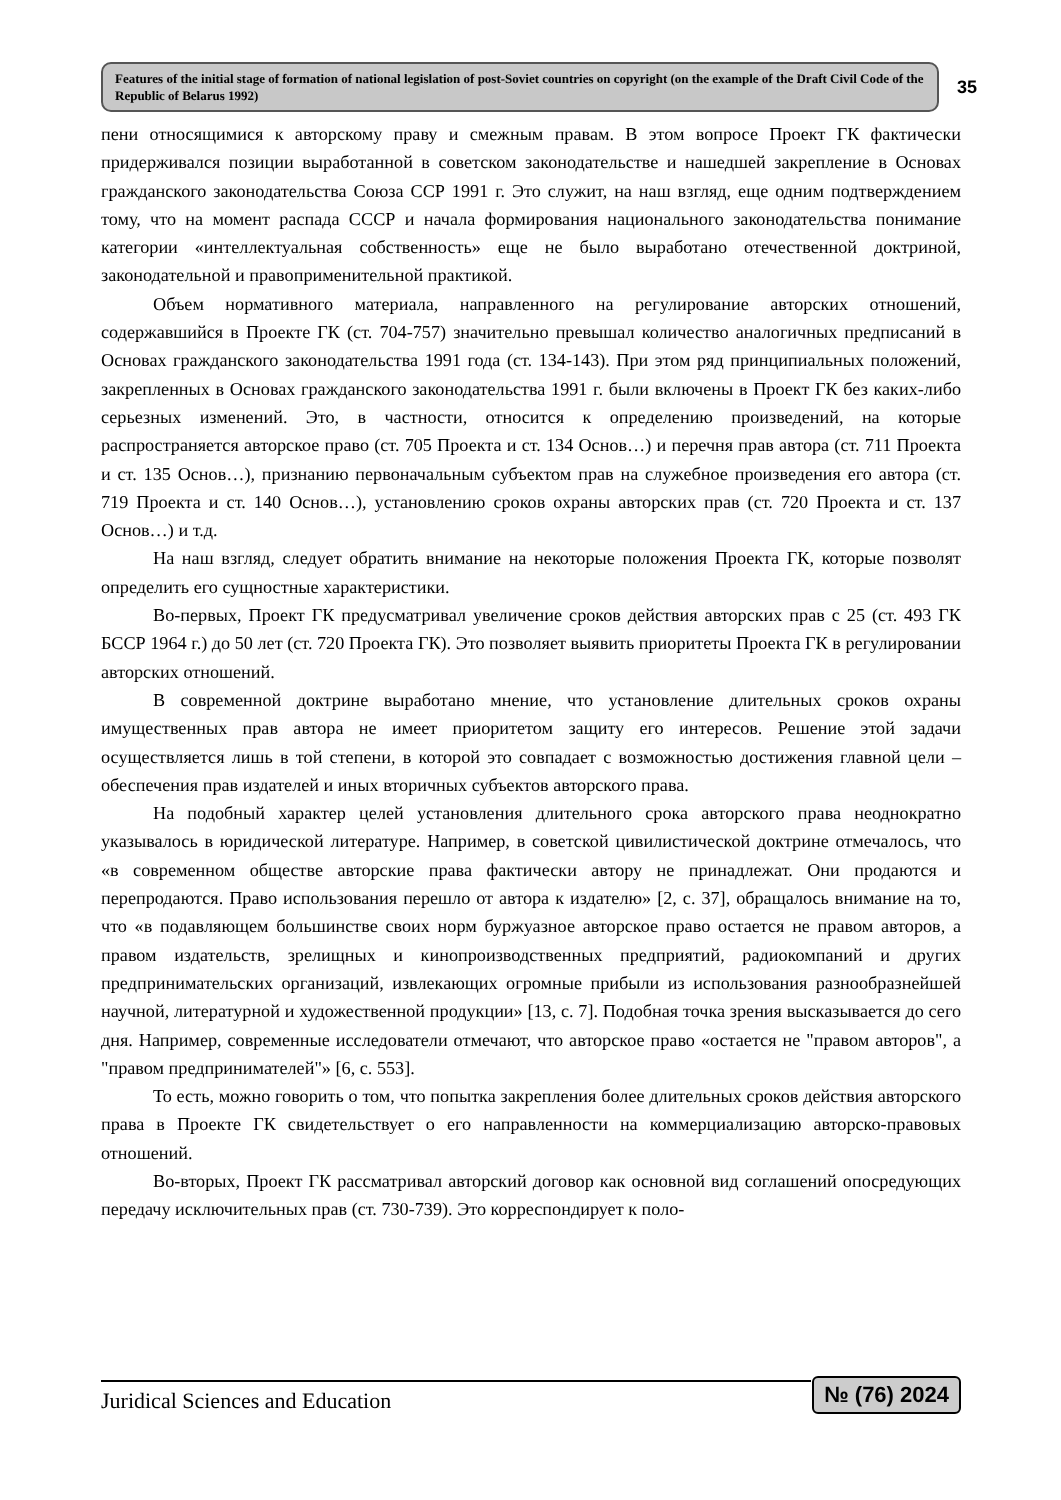Features of the initial stage of formation of national legislation of post-Soviet countries on copyright (on the example of the Draft Civil Code of the Republic of Belarus 1992)
35
пени относящимися к авторскому праву и смежным правам. В этом вопросе Проект ГК фактически придерживался позиции выработанной в советском законодательстве и нашедшей закрепление в Основах гражданского законодательства Союза ССР 1991 г. Это служит, на наш взгляд, еще одним подтверждением тому, что на момент распада СССР и начала формирования национального законодательства понимание категории «интеллектуальная собственность» еще не было выработано отечественной доктриной, законодательной и правоприменительной практикой.
Объем нормативного материала, направленного на регулирование авторских отношений, содержавшийся в Проекте ГК (ст. 704-757) значительно превышал количество аналогичных предписаний в Основах гражданского законодательства 1991 года (ст. 134-143). При этом ряд принципиальных положений, закрепленных в Основах гражданского законодательства 1991 г. были включены в Проект ГК без каких-либо серьезных изменений. Это, в частности, относится к определению произведений, на которые распространяется авторское право (ст. 705 Проекта и ст. 134 Основ…) и перечня прав автора (ст. 711 Проекта и ст. 135 Основ…), признанию первоначальным субъектом прав на служебное произведения его автора (ст. 719 Проекта и ст. 140 Основ…), установлению сроков охраны авторских прав (ст. 720 Проекта и ст. 137 Основ…) и т.д.
На наш взгляд, следует обратить внимание на некоторые положения Проекта ГК, которые позволят определить его сущностные характеристики.
Во-первых, Проект ГК предусматривал увеличение сроков действия авторских прав с 25 (ст. 493 ГК БССР 1964 г.) до 50 лет (ст. 720 Проекта ГК). Это позволяет выявить приоритеты Проекта ГК в регулировании авторских отношений.
В современной доктрине выработано мнение, что установление длительных сроков охраны имущественных прав автора не имеет приоритетом защиту его интересов. Решение этой задачи осуществляется лишь в той степени, в которой это совпадает с возможностью достижения главной цели – обеспечения прав издателей и иных вторичных субъектов авторского права.
На подобный характер целей установления длительного срока авторского права неоднократно указывалось в юридической литературе. Например, в советской цивилистической доктрине отмечалось, что «в современном обществе авторские права фактически автору не принадлежат. Они продаются и перепродаются. Право использования перешло от автора к издателю» [2, с. 37], обращалось внимание на то, что «в подавляющем большинстве своих норм буржуазное авторское право остается не правом авторов, а правом издательств, зрелищных и кинопроизводственных предприятий, радиокомпаний и других предпринимательских организаций, извлекающих огромные прибыли из использования разнообразнейшей научной, литературной и художественной продукции» [13, с. 7]. Подобная точка зрения высказывается до сего дня. Например, современные исследователи отмечают, что авторское право «остается не "правом авторов", а "правом предпринимателей"» [6, с. 553].
То есть, можно говорить о том, что попытка закрепления более длительных сроков действия авторского права в Проекте ГК свидетельствует о его направленности на коммерциализацию авторско-правовых отношений.
Во-вторых, Проект ГК рассматривал авторский договор как основной вид соглашений опосредующих передачу исключительных прав (ст. 730-739). Это корреспондирует к поло-
Juridical Sciences and Education
№ (76) 2024